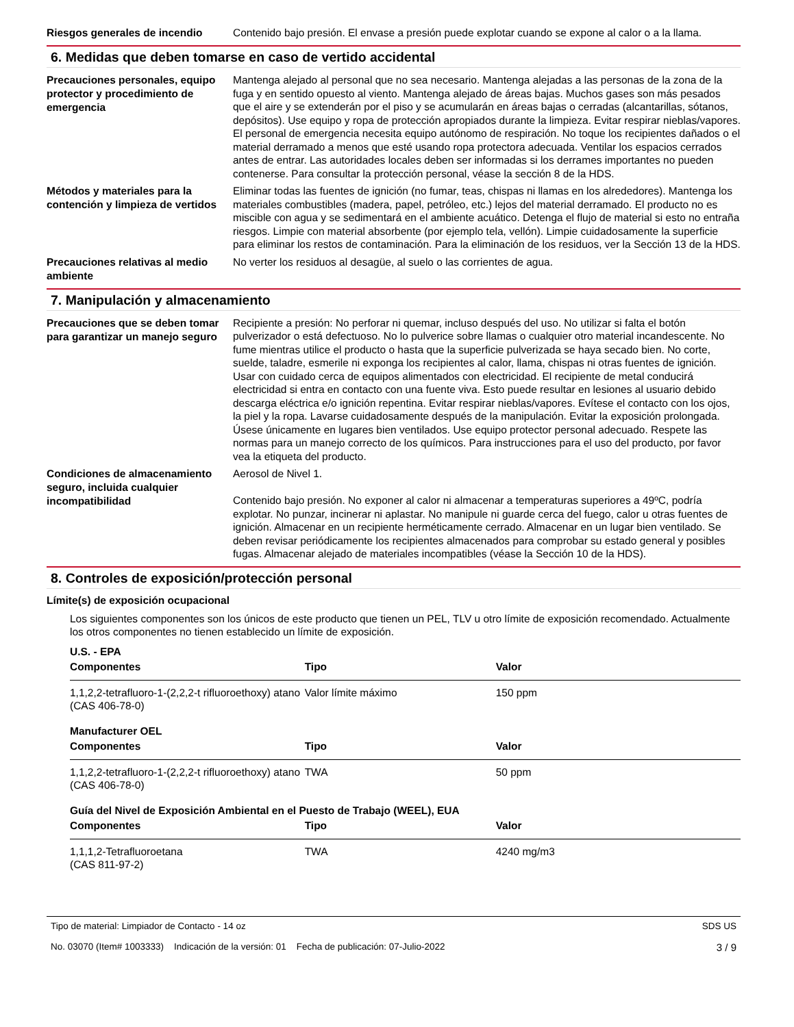Riesgos generales de incendio
Contenido bajo presión. El envase a presión puede explotar cuando se expone al calor o a la llama.
6. Medidas que deben tomarse en caso de vertido accidental
Precauciones personales, equipo protector y procedimiento de emergencia
Mantenga alejado al personal que no sea necesario. Mantenga alejadas a las personas de la zona de la fuga y en sentido opuesto al viento. Mantenga alejado de áreas bajas. Muchos gases son más pesados que el aire y se extenderán por el piso y se acumularán en áreas bajas o cerradas (alcantarillas, sótanos, depósitos). Use equipo y ropa de protección apropiados durante la limpieza. Evitar respirar nieblas/vapores. El personal de emergencia necesita equipo autónomo de respiración. No toque los recipientes dañados o el material derramado a menos que esté usando ropa protectora adecuada. Ventilar los espacios cerrados antes de entrar. Las autoridades locales deben ser informadas si los derrames importantes no pueden contenerse. Para consultar la protección personal, véase la sección 8 de la HDS.
Métodos y materiales para la contención y limpieza de vertidos
Eliminar todas las fuentes de ignición (no fumar, teas, chispas ni llamas en los alrededores). Mantenga los materiales combustibles (madera, papel, petróleo, etc.) lejos del material derramado. El producto no es miscible con agua y se sedimentará en el ambiente acuático. Detenga el flujo de material si esto no entraña riesgos. Limpie con material absorbente (por ejemplo tela, vellón). Limpie cuidadosamente la superficie para eliminar los restos de contaminación. Para la eliminación de los residuos, ver la Sección 13 de la HDS.
Precauciones relativas al medio ambiente
No verter los residuos al desagüe, al suelo o las corrientes de agua.
7. Manipulación y almacenamiento
Precauciones que se deben tomar para garantizar un manejo seguro
Recipiente a presión: No perforar ni quemar, incluso después del uso. No utilizar si falta el botón pulverizador o está defectuoso. No lo pulverice sobre llamas o cualquier otro material incandescente. No fume mientras utilice el producto o hasta que la superficie pulverizada se haya secado bien. No corte, suelde, taladre, esmerile ni exponga los recipientes al calor, llama, chispas ni otras fuentes de ignición. Usar con cuidado cerca de equipos alimentados con electricidad. El recipiente de metal conducirá electricidad si entra en contacto con una fuente viva. Esto puede resultar en lesiones al usuario debido descarga eléctrica e/o ignición repentina. Evitar respirar nieblas/vapores. Evítese el contacto con los ojos, la piel y la ropa. Lavarse cuidadosamente después de la manipulación. Evitar la exposición prolongada. Úsese únicamente en lugares bien ventilados. Use equipo protector personal adecuado. Respete las normas para un manejo correcto de los químicos. Para instrucciones para el uso del producto, por favor vea la etiqueta del producto.
Condiciones de almacenamiento seguro, incluida cualquier incompatibilidad
Aerosol de Nivel 1.
Contenido bajo presión. No exponer al calor ni almacenar a temperaturas superiores a 49ºC, podría explotar. No punzar, incinerar ni aplastar. No manipule ni guarde cerca del fuego, calor u otras fuentes de ignición. Almacenar en un recipiente herméticamente cerrado. Almacenar en un lugar bien ventilado. Se deben revisar periódicamente los recipientes almacenados para comprobar su estado general y posibles fugas. Almacenar alejado de materiales incompatibles (véase la Sección 10 de la HDS).
8. Controles de exposición/protección personal
Límite(s) de exposición ocupacional
Los siguientes componentes son los únicos de este producto que tienen un PEL, TLV u otro límite de exposición recomendado. Actualmente los otros componentes no tienen establecido un límite de exposición.
U.S. - EPA
| Componentes | Tipo | Valor |
| --- | --- | --- |
| 1,1,2,2-tetrafluoro-1-(2,2,2-t rifluoroethoxy) atano (CAS 406-78-0) | Valor límite máximo | 150 ppm |
Manufacturer OEL
| Componentes | Tipo | Valor |
| --- | --- | --- |
| 1,1,2,2-tetrafluoro-1-(2,2,2-t rifluoroethoxy) atano (CAS 406-78-0) | TWA | 50 ppm |
Guía del Nivel de Exposición Ambiental en el Puesto de Trabajo (WEEL), EUA
| Componentes | Tipo | Valor |
| --- | --- | --- |
| 1,1,1,2-Tetrafluoroetana (CAS 811-97-2) | TWA | 4240 mg/m3 |
Tipo de material: Limpiador de Contacto - 14 oz
No. 03070 (Item# 1003333) Indicación de la versión: 01 Fecha de publicación: 07-Julio-2022
SDS US
3 / 9